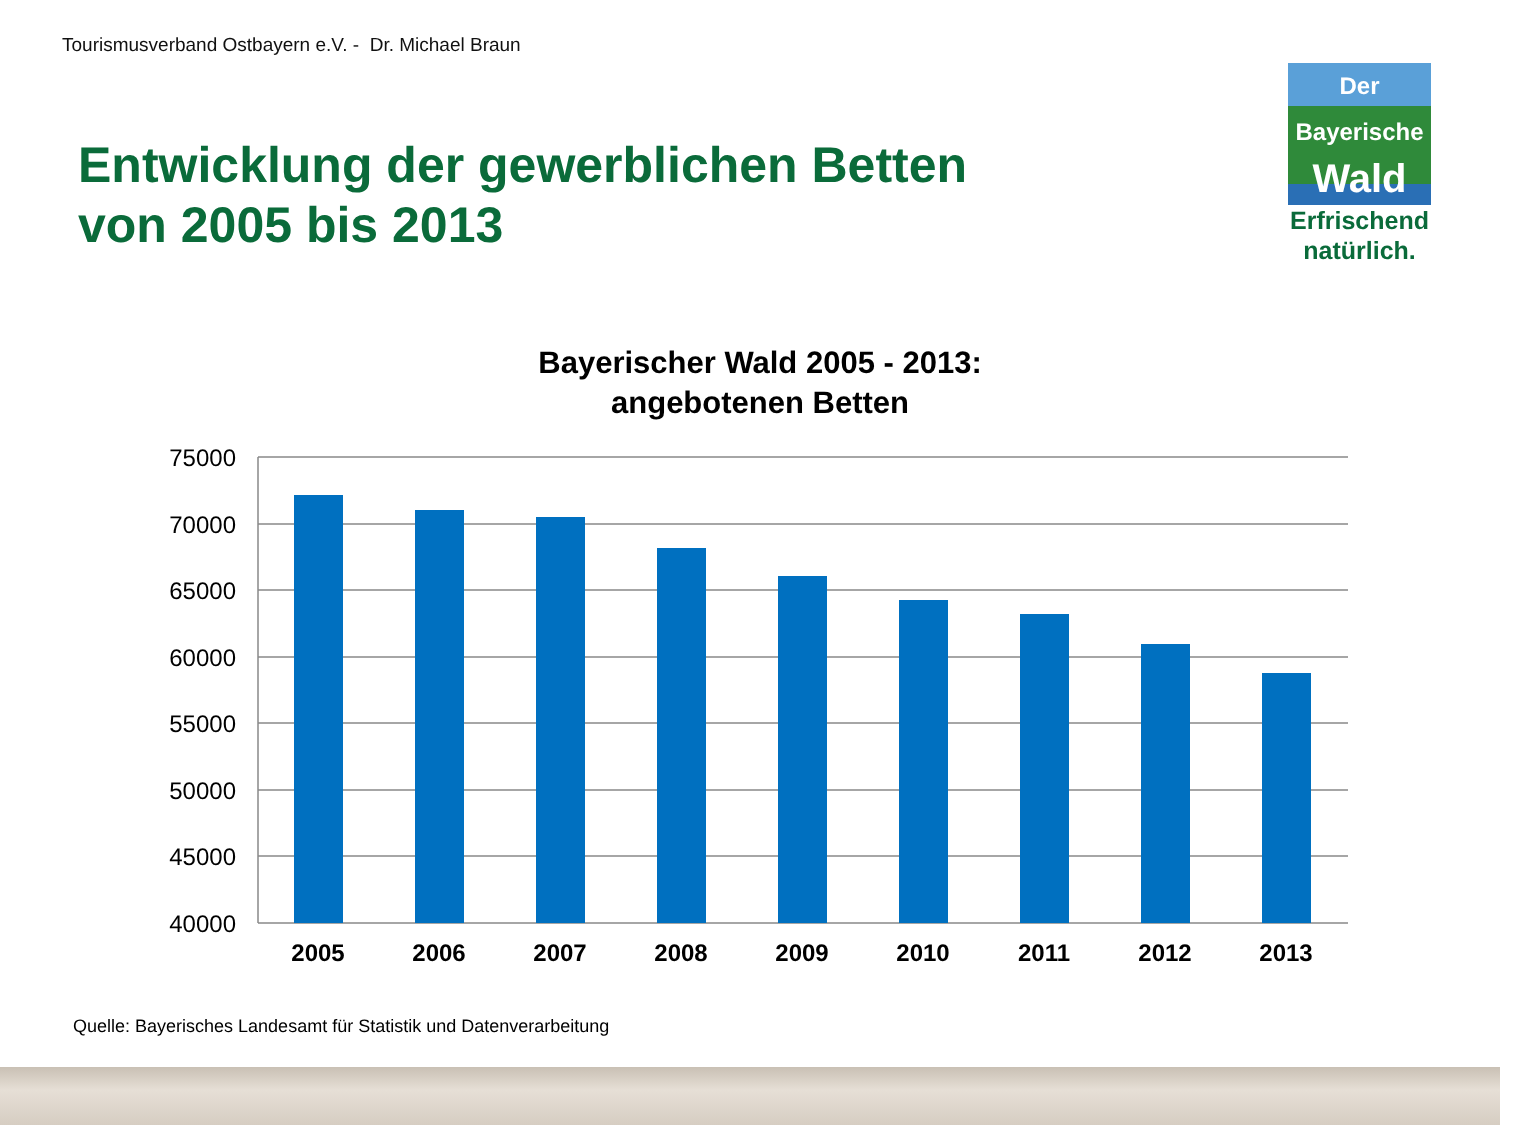Tourismusverband Ostbayern e.V. - Dr. Michael Braun
Entwicklung der gewerblichen Betten
von 2005 bis 2013
Der
Bayerische
Wald
Erfrischend
natürlich.
Bayerischer Wald 2005 - 2013:
angebotenen Betten
75000
70000
65000
60000
55000
50000
45000
40000
2005
2006
2007
2008
2009
2010
2011
2012
2013
Quelle: Bayerisches Landesamt für Statistik und Datenverarbeitung